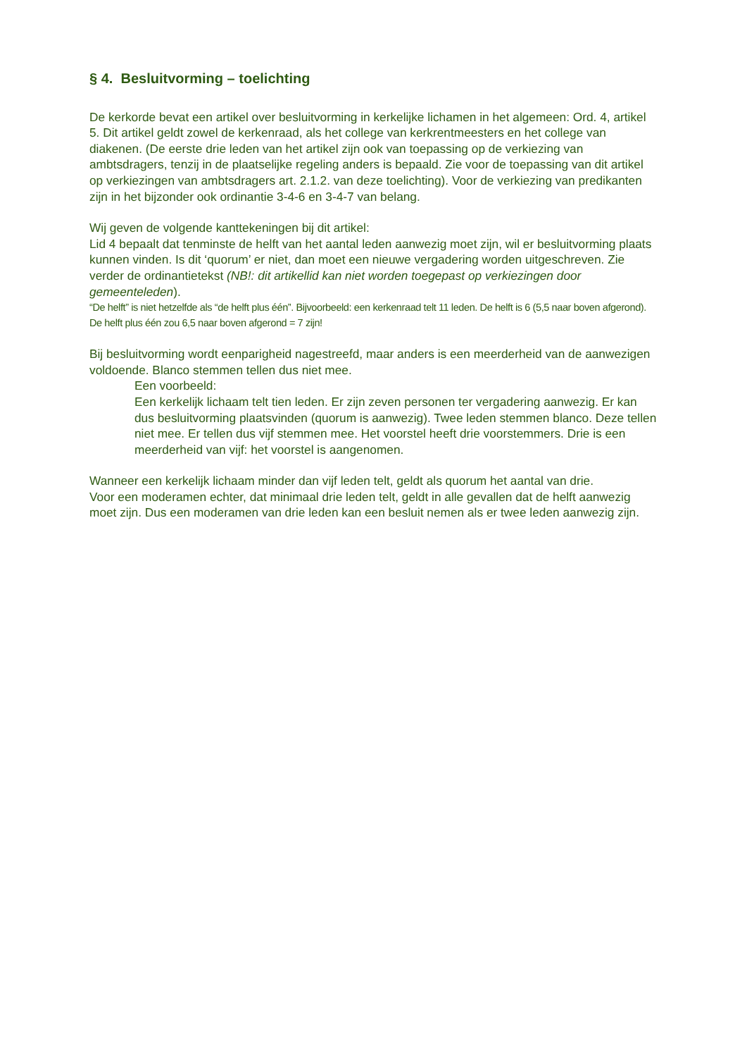§ 4. Besluitvorming – toelichting
De kerkorde bevat een artikel over besluitvorming in kerkelijke lichamen in het algemeen: Ord. 4, artikel 5. Dit artikel geldt zowel de kerkenraad, als het college van kerkrentmeesters en het college van diakenen. (De eerste drie leden van het artikel zijn ook van toepassing op de verkiezing van ambtsdragers, tenzij in de plaatselijke regeling anders is bepaald. Zie voor de toepassing van dit artikel op verkiezingen van ambtsdragers art. 2.1.2. van deze toelichting). Voor de verkiezing van predikanten zijn in het bijzonder ook ordinantie 3-4-6 en 3-4-7 van belang.
Wij geven de volgende kanttekeningen bij dit artikel:
Lid 4 bepaalt dat tenminste de helft van het aantal leden aanwezig moet zijn, wil er besluitvorming plaats kunnen vinden. Is dit ‘quorum’ er niet, dan moet een nieuwe vergadering worden uitgeschreven. Zie verder de ordinantietekst (NB!: dit artikellid kan niet worden toegepast op verkiezingen door gemeenteleden).
“De helft” is niet hetzelfde als “de helft plus één”. Bijvoorbeeld: een kerkenraad telt 11 leden. De helft is 6 (5,5 naar boven afgerond). De helft plus één zou 6,5 naar boven afgerond = 7 zijn!
Bij besluitvorming wordt eenparigheid nagestreefd, maar anders is een meerderheid van de aanwezigen voldoende. Blanco stemmen tellen dus niet mee.
Een voorbeeld:
Een kerkelijk lichaam telt tien leden. Er zijn zeven personen ter vergadering aanwezig. Er kan dus besluitvorming plaatsvinden (quorum is aanwezig). Twee leden stemmen blanco. Deze tellen niet mee. Er tellen dus vijf stemmen mee. Het voorstel heeft drie voorstemmers. Drie is een meerderheid van vijf: het voorstel is aangenomen.
Wanneer een kerkelijk lichaam minder dan vijf leden telt, geldt als quorum het aantal van drie.
Voor een moderamen echter, dat minimaal drie leden telt, geldt in alle gevallen dat de helft aanwezig moet zijn. Dus een moderamen van drie leden kan een besluit nemen als er twee leden aanwezig zijn.